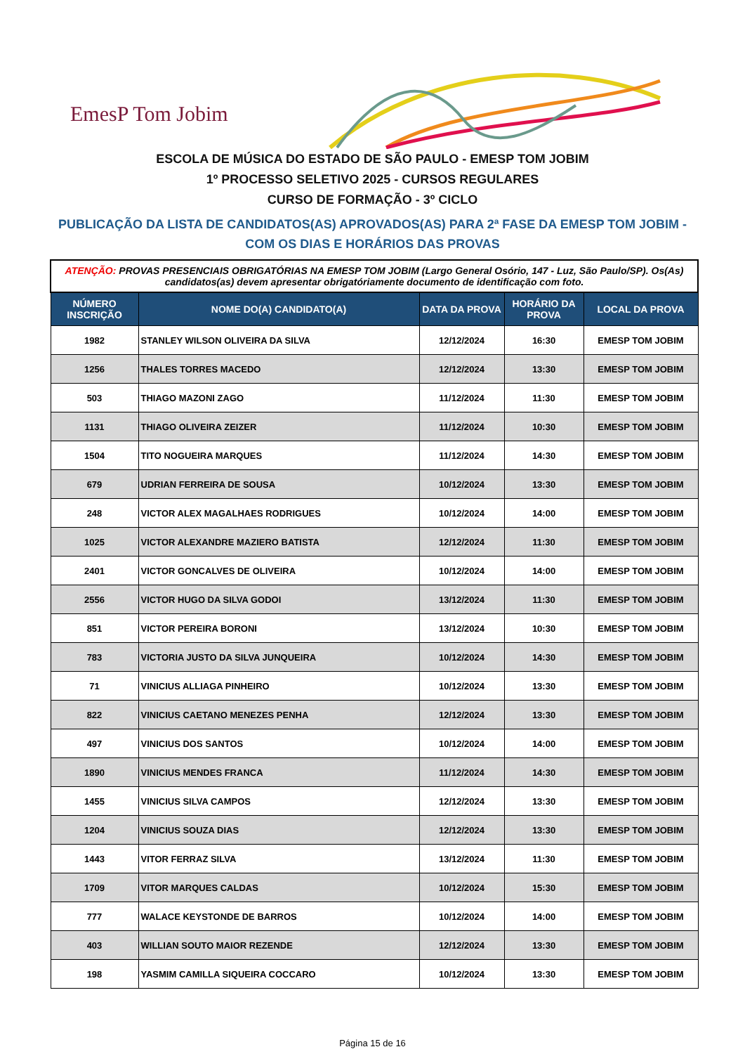EmesP Tom Jobim
ESCOLA DE MÚSICA DO ESTADO DE SÃO PAULO - EMESP TOM JOBIM
1º PROCESSO SELETIVO 2025 - CURSOS REGULARES
CURSO DE FORMAÇÃO - 3º CICLO
PUBLICAÇÃO DA LISTA DE CANDIDATOS(AS) APROVADOS(AS) PARA 2ª FASE DA EMESP TOM JOBIM -
COM OS DIAS E HORÁRIOS DAS PROVAS
| ATENÇÃO: PROVAS PRESENCIAIS OBRIGATÓRIAS NA EMESP TOM JOBIM (Largo General Osório, 147 - Luz, São Paulo/SP). Os(As) candidatos(as) devem apresentar obrigatóriamente documento de identificação com foto. | | | | |
| NÚMERO INSCRIÇÃO | NOME DO(A) CANDIDATO(A) | DATA DA PROVA | HORÁRIO DA PROVA | LOCAL DA PROVA |
| 1982 | STANLEY WILSON OLIVEIRA DA SILVA | 12/12/2024 | 16:30 | EMESP TOM JOBIM |
| 1256 | THALES TORRES MACEDO | 12/12/2024 | 13:30 | EMESP TOM JOBIM |
| 503 | THIAGO MAZONI ZAGO | 11/12/2024 | 11:30 | EMESP TOM JOBIM |
| 1131 | THIAGO OLIVEIRA ZEIZER | 11/12/2024 | 10:30 | EMESP TOM JOBIM |
| 1504 | TITO NOGUEIRA MARQUES | 11/12/2024 | 14:30 | EMESP TOM JOBIM |
| 679 | UDRIAN FERREIRA DE SOUSA | 10/12/2024 | 13:30 | EMESP TOM JOBIM |
| 248 | VICTOR ALEX MAGALHAES RODRIGUES | 10/12/2024 | 14:00 | EMESP TOM JOBIM |
| 1025 | VICTOR ALEXANDRE MAZIERO BATISTA | 12/12/2024 | 11:30 | EMESP TOM JOBIM |
| 2401 | VICTOR GONCALVES DE OLIVEIRA | 10/12/2024 | 14:00 | EMESP TOM JOBIM |
| 2556 | VICTOR HUGO DA SILVA GODOI | 13/12/2024 | 11:30 | EMESP TOM JOBIM |
| 851 | VICTOR PEREIRA BORONI | 13/12/2024 | 10:30 | EMESP TOM JOBIM |
| 783 | VICTORIA JUSTO DA SILVA JUNQUEIRA | 10/12/2024 | 14:30 | EMESP TOM JOBIM |
| 71 | VINICIUS ALLIAGA PINHEIRO | 10/12/2024 | 13:30 | EMESP TOM JOBIM |
| 822 | VINICIUS CAETANO MENEZES PENHA | 12/12/2024 | 13:30 | EMESP TOM JOBIM |
| 497 | VINICIUS DOS SANTOS | 10/12/2024 | 14:00 | EMESP TOM JOBIM |
| 1890 | VINICIUS MENDES FRANCA | 11/12/2024 | 14:30 | EMESP TOM JOBIM |
| 1455 | VINICIUS SILVA CAMPOS | 12/12/2024 | 13:30 | EMESP TOM JOBIM |
| 1204 | VINICIUS SOUZA DIAS | 12/12/2024 | 13:30 | EMESP TOM JOBIM |
| 1443 | VITOR FERRAZ SILVA | 13/12/2024 | 11:30 | EMESP TOM JOBIM |
| 1709 | VITOR MARQUES CALDAS | 10/12/2024 | 15:30 | EMESP TOM JOBIM |
| 777 | WALACE KEYSTONDE DE BARROS | 10/12/2024 | 14:00 | EMESP TOM JOBIM |
| 403 | WILLIAN SOUTO MAIOR REZENDE | 12/12/2024 | 13:30 | EMESP TOM JOBIM |
| 198 | YASMIM CAMILLA SIQUEIRA COCCARO | 10/12/2024 | 13:30 | EMESP TOM JOBIM |
Página 15 de 16